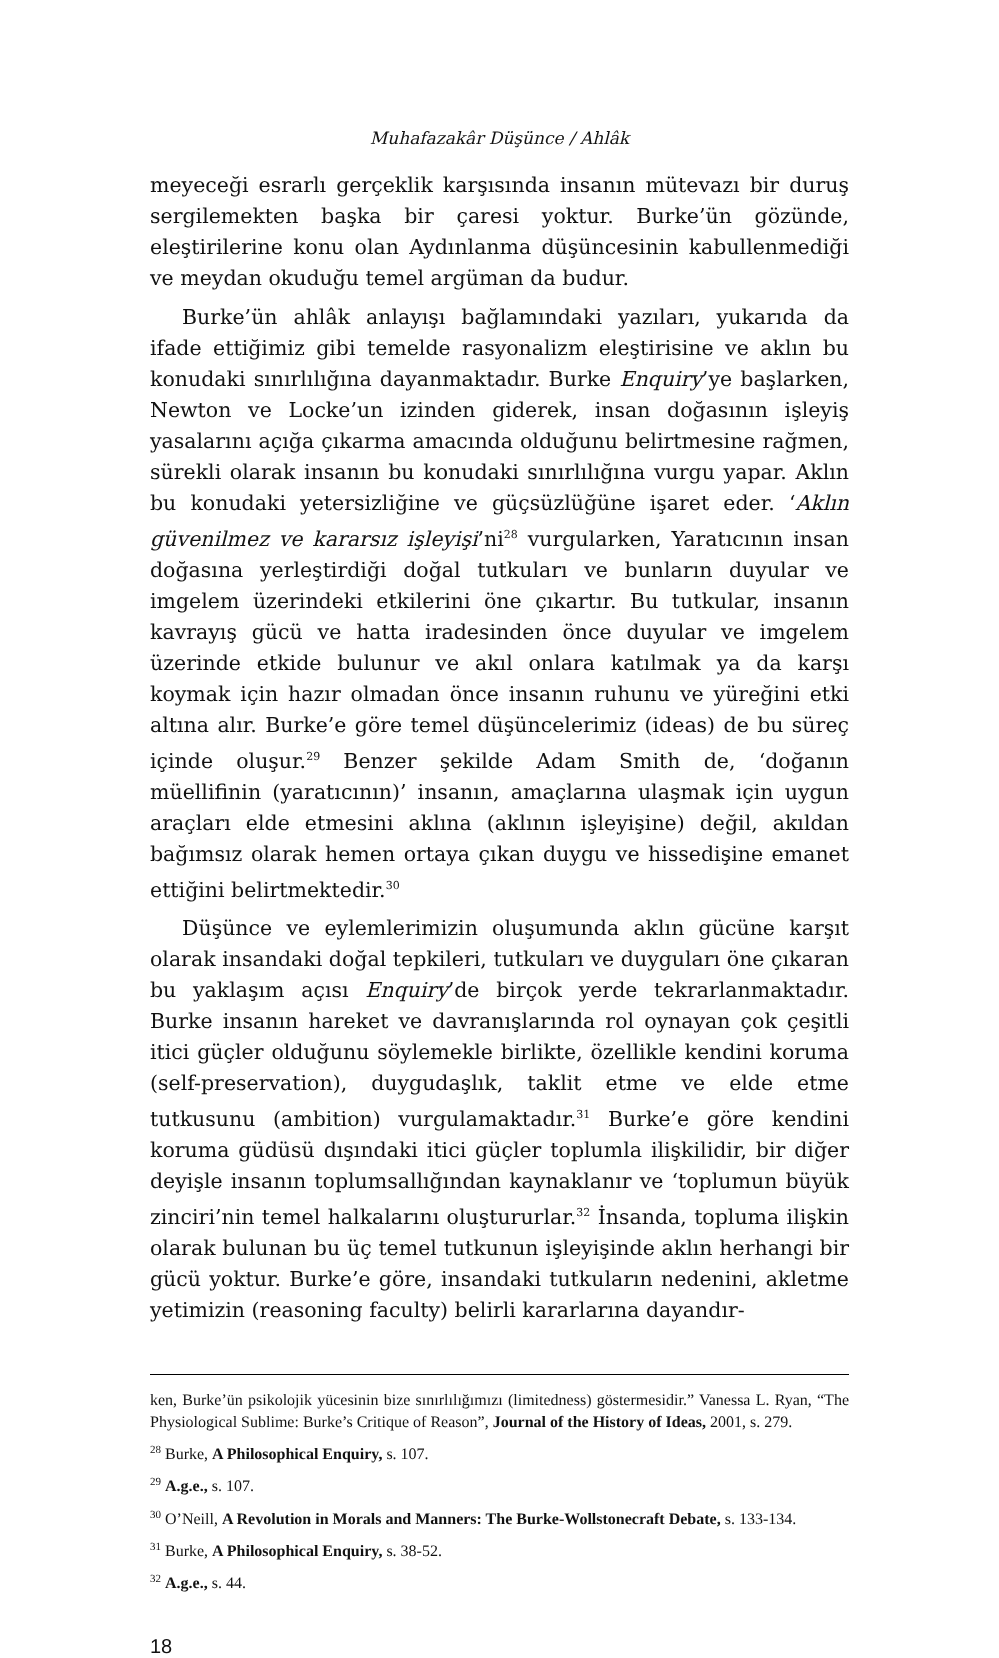Muhafazakâr Düşünce / Ahlâk
meyeceği esrarlı gerçeklik karşısında insanın mütevazı bir duruş sergilemekten başka bir çaresi yoktur. Burke’ün gözünde, eleştirilerine konu olan Aydınlanma düşüncesinin kabullenmediği ve meydan okuduğu temel argüman da budur.
Burke’ün ahlâk anlayışı bağlamındaki yazıları, yukarıda da ifade ettiğimiz gibi temelde rasyonalizm eleştirisine ve aklın bu konudaki sınırlılığına dayanmaktadır. Burke Enquiry’ye başlarken, Newton ve Locke’un izinden giderek, insan doğasının işleyiş yasalarını açığa çıkarma amacında olduğunu belirtmesine rağmen, sürekli olarak insanın bu konudaki sınırlılığına vurgu yapar. Aklın bu konudaki yetersizliğine ve güçsüzlüğüne işaret eder. ‘Aklın güvenilmez ve kararsız işleyişi’ni<sup>28</sup> vurgularken, Yaratıcının insan doğasına yerleştirdiği doğal tutkuları ve bunların duyular ve imgelem üzerindeki etkilerini öne çıkartır. Bu tutkular, insanın kavrayış gücü ve hatta iradesinden önce duyular ve imgelem üzerinde etkide bulunur ve akıl onlara katılmak ya da karşı koymak için hazır olmadan önce insanın ruhunu ve yüreğini etki altına alır. Burke’e göre temel düşüncelerimiz (ideas) de bu süreç içinde oluşur.<sup>29</sup> Benzer şekilde Adam Smith de, ‘doğanın müellifinin (yaratıcının)’ insanın, amaçlarına ulaşmak için uygun araçları elde etmesini aklına (aklının işleyişine) değil, akıldan bağımsız olarak hemen ortaya çıkan duygu ve hissedişine emanet ettiğini belirtmektedir.<sup>30</sup>
Düşünce ve eylemlerimizin oluşumunda aklın gücüne karşıt olarak insandaki doğal tepkileri, tutkuları ve duyguları öne çıkaran bu yaklaşım açısı Enquiry’de birçok yerde tekrarlanmaktadır. Burke insanın hareket ve davranışlarında rol oynayan çok çeşitli itici güçler olduğunu söylemekle birlikte, özellikle kendini koruma (self-preservation), duygudaşlık, taklit etme ve elde etme tutkusunu (ambition) vurgulamaktadır.<sup>31</sup> Burke’e göre kendini koruma güdüsü dışındaki itici güçler toplumla ilişkilidir, bir diğer deyişle insanın toplumsallığından kaynaklanır ve ‘toplumun büyük zinciri’nin temel halkalarını oluştururlar.<sup>32</sup> İnsanda, topluma ilişkin olarak bulunan bu üç temel tutkunun işleyişinde aklın herhangi bir gücü yoktur. Burke’e göre, insandaki tutkuların nedenini, akletme yetimizin (reasoning faculty) belirli kararlarına dayandır-
ken, Burke’ün psikolojik yücesinin bize sınırlılığımızı (limitedness) göstermesidir.” Vanessa L. Ryan, “The Physiological Sublime: Burke’s Critique of Reason”, Journal of the History of Ideas, 2001, s. 279.
<sup>28</sup> Burke, A Philosophical Enquiry, s. 107.
<sup>29</sup> A.g.e., s. 107.
<sup>30</sup> O’Neill, A Revolution in Morals and Manners: The Burke-Wollstonecraft Debate, s. 133-134.
<sup>31</sup> Burke, A Philosophical Enquiry, s. 38-52.
<sup>32</sup> A.g.e., s. 44.
18